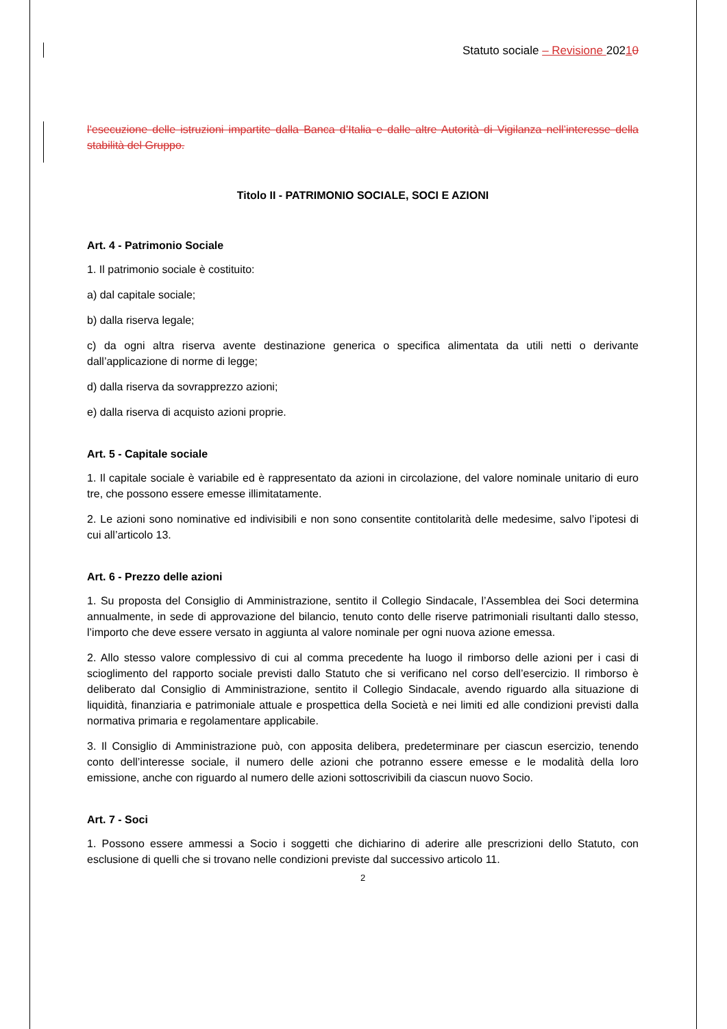Statuto sociale – Revisione 20210
l’esecuzione delle istruzioni impartite dalla Banca d’Italia e dalle altre Autorità di Vigilanza nell’interesse della stabilità del Gruppo.
Titolo II - PATRIMONIO SOCIALE, SOCI E AZIONI
Art. 4 - Patrimonio Sociale
1. Il patrimonio sociale è costituito:
a) dal capitale sociale;
b) dalla riserva legale;
c) da ogni altra riserva avente destinazione generica o specifica alimentata da utili netti o derivante dall’applicazione di norme di legge;
d) dalla riserva da sovrapprezzo azioni;
e) dalla riserva di acquisto azioni proprie.
Art. 5 - Capitale sociale
1. Il capitale sociale è variabile ed è rappresentato da azioni in circolazione, del valore nominale unitario di euro tre, che possono essere emesse illimitatamente.
2. Le azioni sono nominative ed indivisibili e non sono consentite contitolarità delle medesime, salvo l’ipotesi di cui all’articolo 13.
Art. 6 - Prezzo delle azioni
1. Su proposta del Consiglio di Amministrazione, sentito il Collegio Sindacale, l’Assemblea dei Soci determina annualmente, in sede di approvazione del bilancio, tenuto conto delle riserve patrimoniali risultanti dallo stesso, l’importo che deve essere versato in aggiunta al valore nominale per ogni nuova azione emessa.
2. Allo stesso valore complessivo di cui al comma precedente ha luogo il rimborso delle azioni per i casi di scioglimento del rapporto sociale previsti dallo Statuto che si verificano nel corso dell’esercizio. Il rimborso è deliberato dal Consiglio di Amministrazione, sentito il Collegio Sindacale, avendo riguardo alla situazione di liquidità, finanziaria e patrimoniale attuale e prospettica della Società e nei limiti ed alle condizioni previsti dalla normativa primaria e regolamentare applicabile.
3. Il Consiglio di Amministrazione può, con apposita delibera, predeterminare per ciascun esercizio, tenendo conto dell’interesse sociale, il numero delle azioni che potranno essere emesse e le modalità della loro emissione, anche con riguardo al numero delle azioni sottoscrivibili da ciascun nuovo Socio.
Art. 7 - Soci
1. Possono essere ammessi a Socio i soggetti che dichiarino di aderire alle prescrizioni dello Statuto, con esclusione di quelli che si trovano nelle condizioni previste dal successivo articolo 11.
2